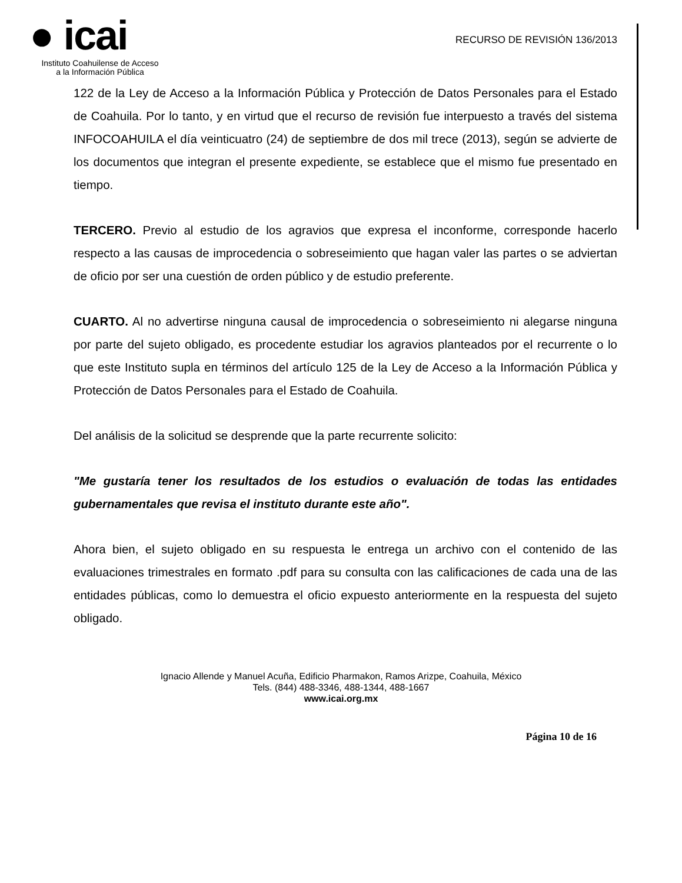● icai
Instituto Coahuilense de Acceso
a la Información Pública
RECURSO DE REVISIÓN 136/2013
122 de la Ley de Acceso a la Información Pública y Protección de Datos Personales para el Estado de Coahuila. Por lo tanto, y en virtud que el recurso de revisión fue interpuesto a través del sistema INFOCOAHUILA el día veinticuatro (24) de septiembre de dos mil trece (2013), según se advierte de los documentos que integran el presente expediente, se establece que el mismo fue presentado en tiempo.
TERCERO. Previo al estudio de los agravios que expresa el inconforme, corresponde hacerlo respecto a las causas de improcedencia o sobreseimiento que hagan valer las partes o se adviertan de oficio por ser una cuestión de orden público y de estudio preferente.
CUARTO. Al no advertirse ninguna causal de improcedencia o sobreseimiento ni alegarse ninguna por parte del sujeto obligado, es procedente estudiar los agravios planteados por el recurrente o lo que este Instituto supla en términos del artículo 125 de la Ley de Acceso a la Información Pública y Protección de Datos Personales para el Estado de Coahuila.
Del análisis de la solicitud se desprende que la parte recurrente solicito:
"Me gustaría tener los resultados de los estudios o evaluación de todas las entidades gubernamentales que revisa el instituto durante este año".
Ahora bien, el sujeto obligado en su respuesta le entrega un archivo con el contenido de las evaluaciones trimestrales en formato .pdf para su consulta con las calificaciones de cada una de las entidades públicas, como lo demuestra el oficio expuesto anteriormente en la respuesta del sujeto obligado.
Ignacio Allende y Manuel Acuña, Edificio Pharmakon, Ramos Arizpe, Coahuila, México
Tels. (844) 488-3346, 488-1344, 488-1667
www.icai.org.mx
Página 10 de 16